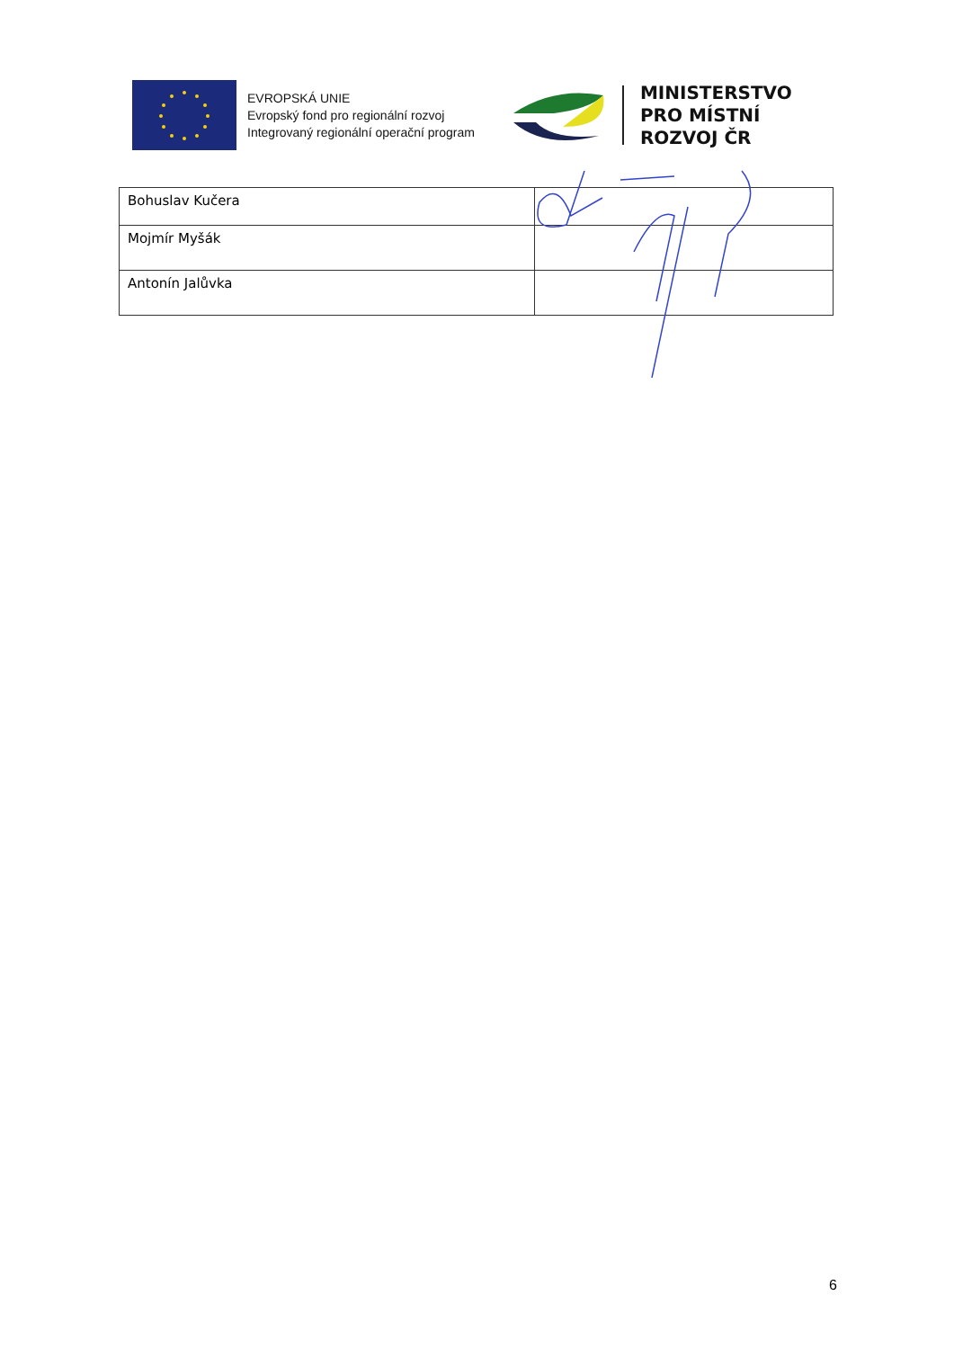EVROPSKÁ UNIE
Evropský fond pro regionální rozvoj
Integrovaný regionální operační program
MINISTERSTVO
PRO MÍSTNÍ
ROZVOJ ČR
| Bohuslav Kučera | |
| Mojmír Myšák | |
| Antonín Jalůvka | |
6